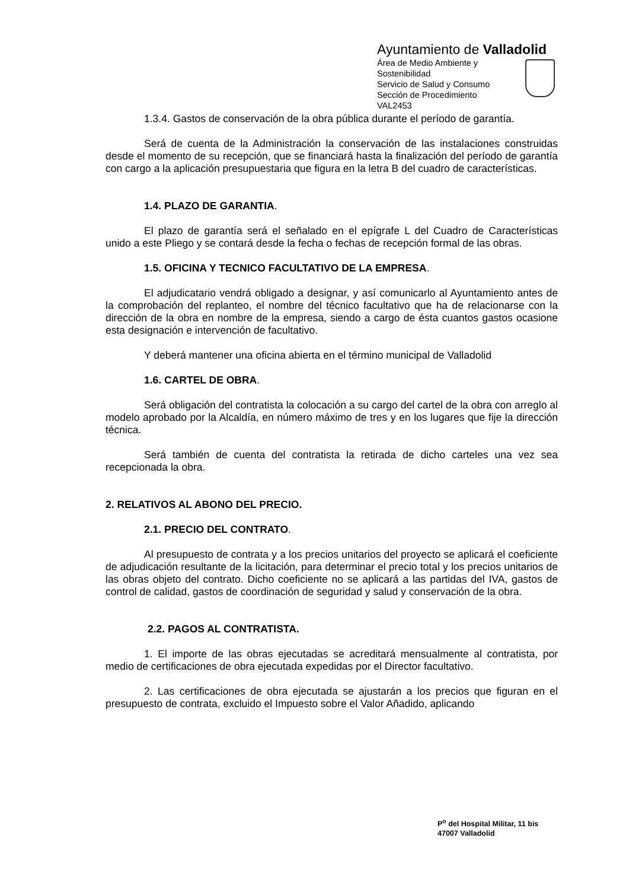Ayuntamiento de Valladolid
Área de Medio Ambiente y Sostenibilidad
Servicio de Salud y Consumo
Sección de Procedimiento
VAL2453
1.3.4. Gastos de conservación de la obra pública durante el período de garantía.
Será de cuenta de la Administración la conservación de las instalaciones construidas desde el momento de su recepción, que se financiará hasta la finalización del período de garantía con cargo a la aplicación presupuestaria que figura en la letra B del cuadro de características.
1.4. PLAZO DE GARANTIA.
El plazo de garantía será el señalado en el epígrafe L del Cuadro de Características unido a este Pliego y se contará desde la fecha o fechas de recepción formal de las obras.
1.5. OFICINA Y TECNICO FACULTATIVO DE LA EMPRESA.
El adjudicatario vendrá obligado a designar, y así comunicarlo al Ayuntamiento antes de la comprobación del replanteo, el nombre del técnico facultativo que ha de relacionarse con la dirección de la obra en nombre de la empresa, siendo a cargo de ésta cuantos gastos ocasione esta designación e intervención de facultativo.
Y deberá mantener una oficina abierta en el término municipal de Valladolid
1.6. CARTEL DE OBRA.
Será obligación del contratista la colocación a su cargo del cartel de la obra con arreglo al modelo aprobado por la Alcaldía, en número máximo de tres y en los lugares que fije la dirección técnica.
Será también de cuenta del contratista la retirada de dicho carteles una vez sea recepcionada la obra.
2. RELATIVOS AL ABONO DEL PRECIO.
2.1. PRECIO DEL CONTRATO.
Al presupuesto de contrata y a los precios unitarios del proyecto se aplicará el coeficiente de adjudicación resultante de la licitación, para determinar el precio total y los precios unitarios de las obras objeto del contrato. Dicho coeficiente no se aplicará a las partidas del IVA, gastos de control de calidad, gastos de coordinación de seguridad y salud y conservación de la obra.
2.2. PAGOS AL CONTRATISTA.
1. El importe de las obras ejecutadas se acreditará mensualmente al contratista, por medio de certificaciones de obra ejecutada expedidas por el Director facultativo.
2. Las certificaciones de obra ejecutada se ajustarán a los precios que figuran en el presupuesto de contrata, excluido el Impuesto sobre el Valor Añadido, aplicando
P<sup>o</sup> del Hospital Militar, 11 bis
47007 Valladolid